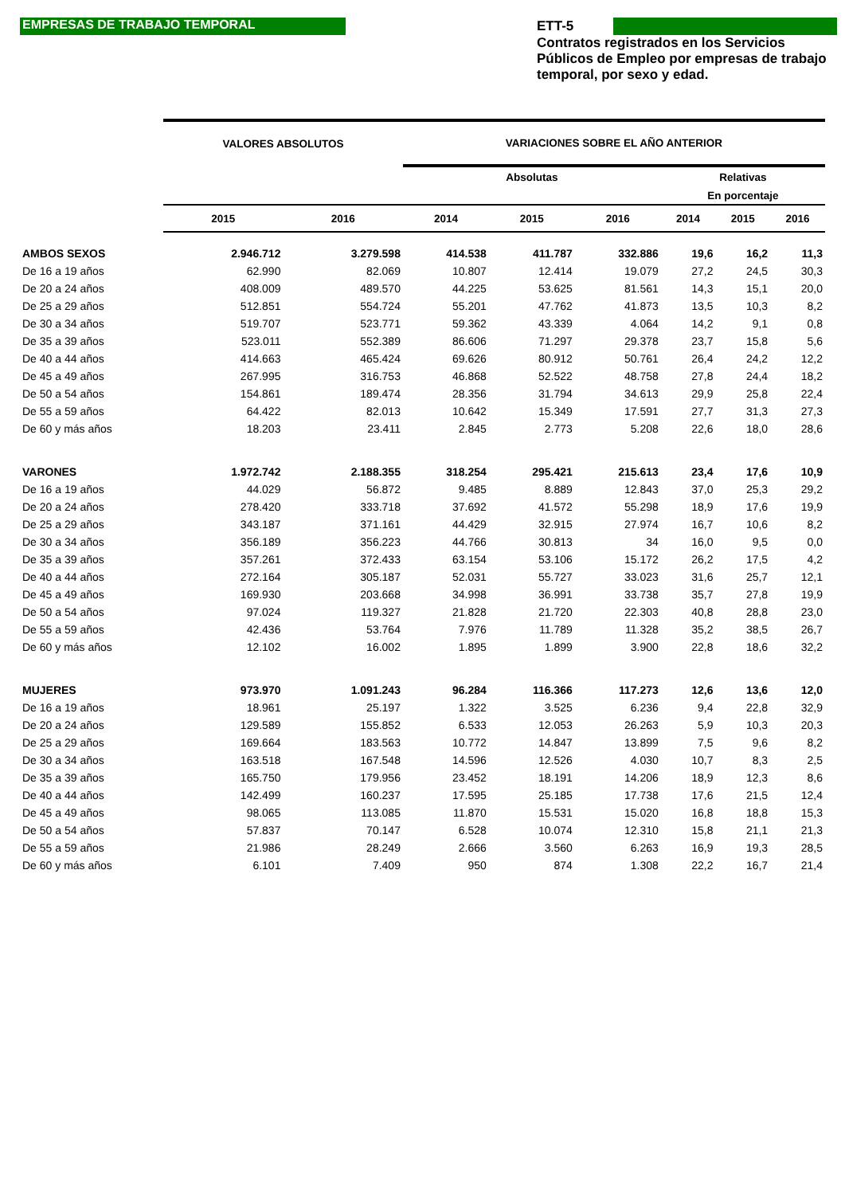EMPRESAS DE TRABAJO TEMPORAL
ETT-5
Contratos registrados en los Servicios Públicos de Empleo por empresas de trabajo temporal, por sexo y edad.
| | VALORES ABSOLUTOS | | VARIACIONES SOBRE EL AÑO ANTERIOR | | | | | |
| --- | --- | --- | --- | --- | --- | --- | --- | --- |
| | | | Absolutas | | | Relativas | | |
| | | | | | | En porcentaje | | |
| | 2015 | 2016 | 2014 | 2015 | 2016 | 2014 | 2015 | 2016 |
| AMBOS SEXOS | 2.946.712 | 3.279.598 | 414.538 | 411.787 | 332.886 | 19,6 | 16,2 | 11,3 |
| De 16 a 19 años | 62.990 | 82.069 | 10.807 | 12.414 | 19.079 | 27,2 | 24,5 | 30,3 |
| De 20 a 24 años | 408.009 | 489.570 | 44.225 | 53.625 | 81.561 | 14,3 | 15,1 | 20,0 |
| De 25 a 29 años | 512.851 | 554.724 | 55.201 | 47.762 | 41.873 | 13,5 | 10,3 | 8,2 |
| De 30 a 34 años | 519.707 | 523.771 | 59.362 | 43.339 | 4.064 | 14,2 | 9,1 | 0,8 |
| De 35 a 39 años | 523.011 | 552.389 | 86.606 | 71.297 | 29.378 | 23,7 | 15,8 | 5,6 |
| De 40 a 44 años | 414.663 | 465.424 | 69.626 | 80.912 | 50.761 | 26,4 | 24,2 | 12,2 |
| De 45 a 49 años | 267.995 | 316.753 | 46.868 | 52.522 | 48.758 | 27,8 | 24,4 | 18,2 |
| De 50 a 54 años | 154.861 | 189.474 | 28.356 | 31.794 | 34.613 | 29,9 | 25,8 | 22,4 |
| De 55 a 59 años | 64.422 | 82.013 | 10.642 | 15.349 | 17.591 | 27,7 | 31,3 | 27,3 |
| De 60 y más años | 18.203 | 23.411 | 2.845 | 2.773 | 5.208 | 22,6 | 18,0 | 28,6 |
| VARONES | 1.972.742 | 2.188.355 | 318.254 | 295.421 | 215.613 | 23,4 | 17,6 | 10,9 |
| De 16 a 19 años | 44.029 | 56.872 | 9.485 | 8.889 | 12.843 | 37,0 | 25,3 | 29,2 |
| De 20 a 24 años | 278.420 | 333.718 | 37.692 | 41.572 | 55.298 | 18,9 | 17,6 | 19,9 |
| De 25 a 29 años | 343.187 | 371.161 | 44.429 | 32.915 | 27.974 | 16,7 | 10,6 | 8,2 |
| De 30 a 34 años | 356.189 | 356.223 | 44.766 | 30.813 | 34 | 16,0 | 9,5 | 0,0 |
| De 35 a 39 años | 357.261 | 372.433 | 63.154 | 53.106 | 15.172 | 26,2 | 17,5 | 4,2 |
| De 40 a 44 años | 272.164 | 305.187 | 52.031 | 55.727 | 33.023 | 31,6 | 25,7 | 12,1 |
| De 45 a 49 años | 169.930 | 203.668 | 34.998 | 36.991 | 33.738 | 35,7 | 27,8 | 19,9 |
| De 50 a 54 años | 97.024 | 119.327 | 21.828 | 21.720 | 22.303 | 40,8 | 28,8 | 23,0 |
| De 55 a 59 años | 42.436 | 53.764 | 7.976 | 11.789 | 11.328 | 35,2 | 38,5 | 26,7 |
| De 60 y más años | 12.102 | 16.002 | 1.895 | 1.899 | 3.900 | 22,8 | 18,6 | 32,2 |
| MUJERES | 973.970 | 1.091.243 | 96.284 | 116.366 | 117.273 | 12,6 | 13,6 | 12,0 |
| De 16 a 19 años | 18.961 | 25.197 | 1.322 | 3.525 | 6.236 | 9,4 | 22,8 | 32,9 |
| De 20 a 24 años | 129.589 | 155.852 | 6.533 | 12.053 | 26.263 | 5,9 | 10,3 | 20,3 |
| De 25 a 29 años | 169.664 | 183.563 | 10.772 | 14.847 | 13.899 | 7,5 | 9,6 | 8,2 |
| De 30 a 34 años | 163.518 | 167.548 | 14.596 | 12.526 | 4.030 | 10,7 | 8,3 | 2,5 |
| De 35 a 39 años | 165.750 | 179.956 | 23.452 | 18.191 | 14.206 | 18,9 | 12,3 | 8,6 |
| De 40 a 44 años | 142.499 | 160.237 | 17.595 | 25.185 | 17.738 | 17,6 | 21,5 | 12,4 |
| De 45 a 49 años | 98.065 | 113.085 | 11.870 | 15.531 | 15.020 | 16,8 | 18,8 | 15,3 |
| De 50 a 54 años | 57.837 | 70.147 | 6.528 | 10.074 | 12.310 | 15,8 | 21,1 | 21,3 |
| De 55 a 59 años | 21.986 | 28.249 | 2.666 | 3.560 | 6.263 | 16,9 | 19,3 | 28,5 |
| De 60 y más años | 6.101 | 7.409 | 950 | 874 | 1.308 | 22,2 | 16,7 | 21,4 |